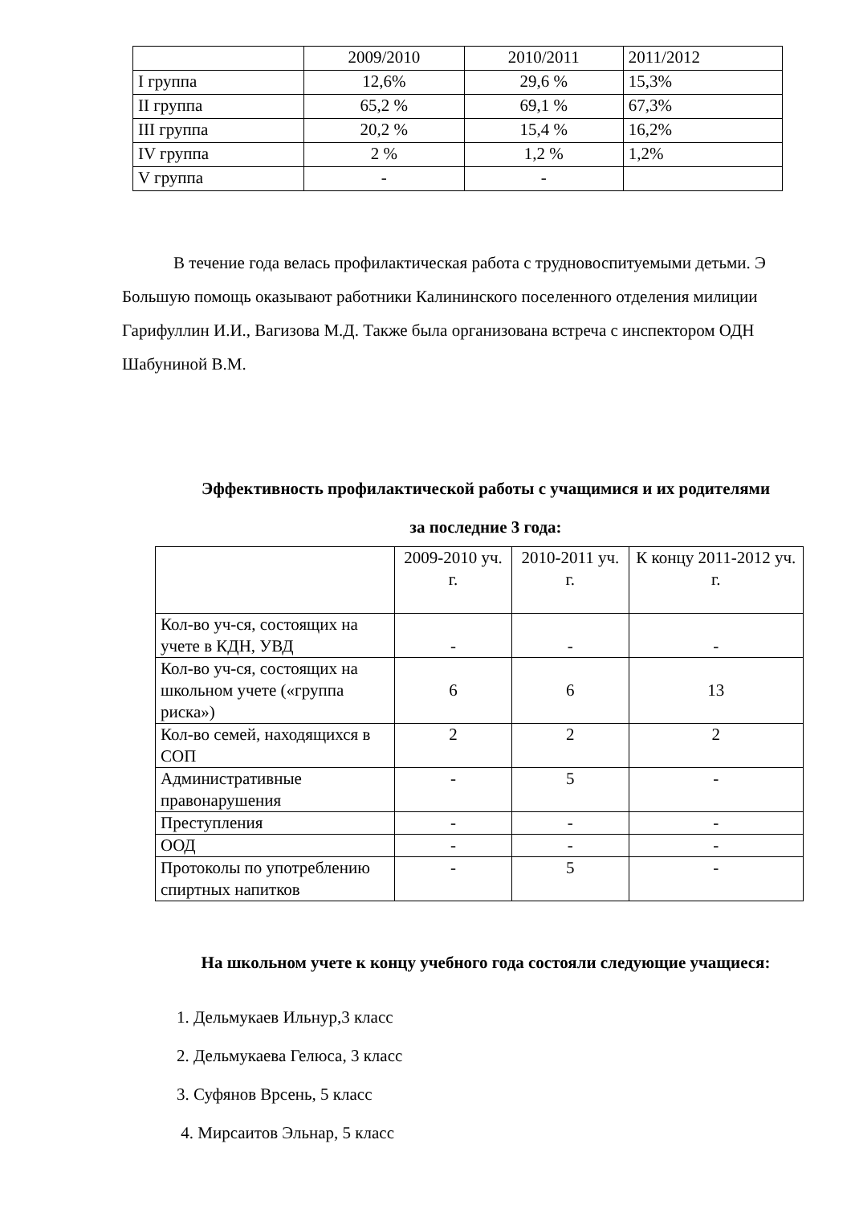| | 2009/2010 | 2010/2011 | 2011/2012 |
| I группа | 12,6% | 29,6 % | 15,3% |
| II группа | 65,2 % | 69,1 % | 67,3% |
| III группа | 20,2 % | 15,4 % | 16,2% |
| IV группа | 2 % | 1,2 % | 1,2% |
| V группа | - | - | |
В течение года велась профилактическая работа с трудновоспитуемыми детьми. Э Большую помощь оказывают работники Калининского поселенного отделения милиции Гарифуллин И.И., Вагизова М.Д. Также была организована встреча с инспектором ОДН Шабуниной В.М.
Эффективность профилактической работы с учащимися и их родителями за последние 3 года:
| | 2009-2010 уч. г. | 2010-2011 уч. г. | К концу 2011-2012 уч. г. |
| Кол-во уч-ся, состоящих на учете в КДН, УВД | - | - | - |
| Кол-во уч-ся, состоящих на школьном учете («группа риска») | 6 | 6 | 13 |
| Кол-во семей, находящихся в СОП | 2 | 2 | 2 |
| Административные правонарушения | - | 5 | - |
| Преступления | - | - | - |
| ООД | - | - | - |
| Протоколы по употреблению спиртных напитков | - | 5 | - |
На школьном учете к концу учебного года состояли следующие учащиеся:
1. Дельмукаев Ильнур,3 класс
2. Дельмукаева Гелюса, 3 класс
3. Суфянов Врсень, 5 класс
4. Мирсаитов Эльнар, 5 класс